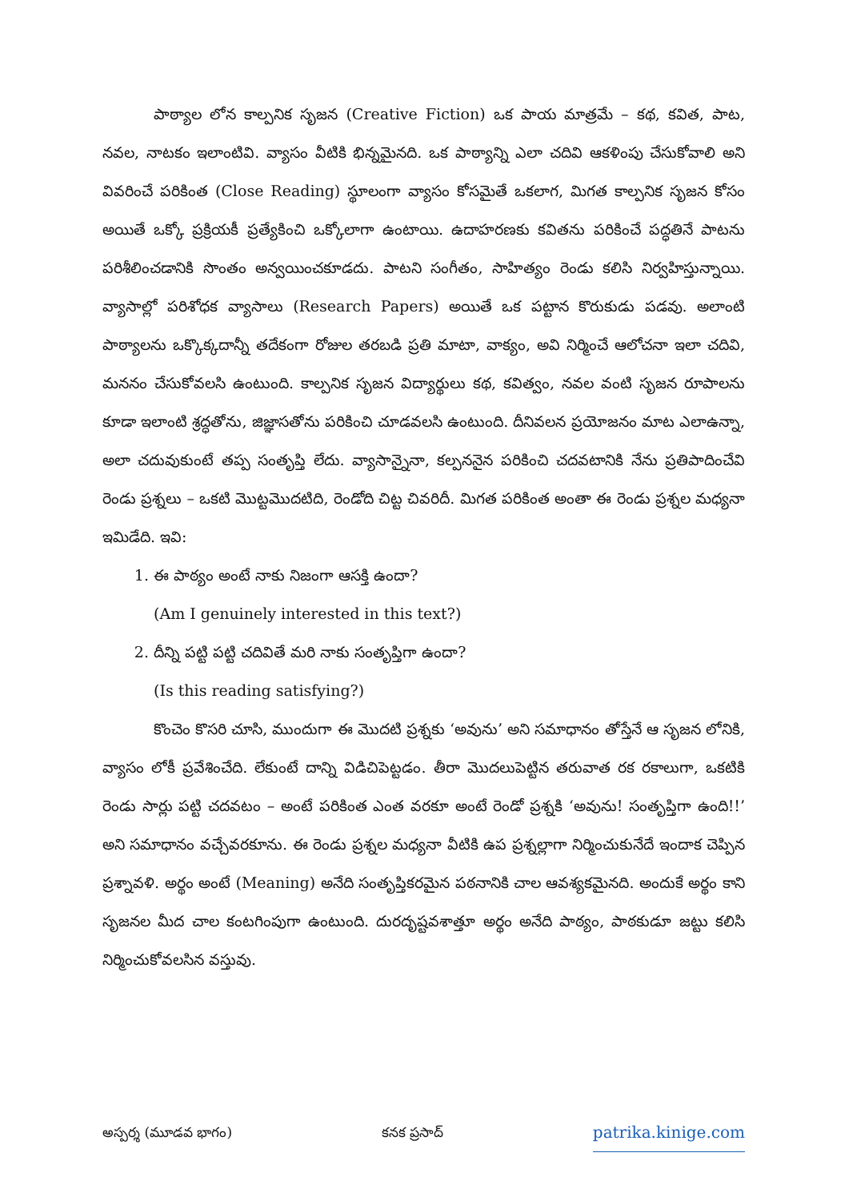పాఠ్యాల లోన కాల్పనిక సృజన (Creative Fiction) ఒక పాయ మాత్రమే – కథ, కవిత, పాట, నవల, నాటకం ఇలాంటివి. వ్యాసం వీటికి భిన్నమైనది. ఒక పాఠ్యాన్ని ఎలా చదివి ఆకళింపు చేసుకోవాలి అని వివరించే పరికింత (Close Reading) స్థూలంగా వ్యాసం కోసమైతే ఒకలాగ, మిగత కాల్పనిక సృజన కోసం అయితే ఒక్కో ప్రక్రియకీ ప్రత్యేకించి ఒక్కోలాగా ఉంటాయి. ఉదాహరణకు కవితను పరికించే పద్ధతినే పాటను పరిశీలించడానికి సొంతం అన్వయించకూడదు. పాటని సంగీతం, సాహిత్యం రెండు కలిసి నిర్వహిస్తున్నాయి. వ్యాసాల్లో పరిశోధక వ్యాసాలు (Research Papers) అయితే ఒక పట్టాన కొరుకుడు పడవు. అలాంటి పాఠ్యాలను ఒక్కొక్కదాన్నీ తదేకంగా రోజుల తరబడి ప్రతి మాటా, వాక్యం, అవి నిర్మించే ఆలోచనా ఇలా చదివి, మననం చేసుకోవలసి ఉంటుంది. కాల్పనిక సృజన విద్యార్థులు కథ, కవిత్వం, నవల వంటి సృజన రూపాలను కూడా ఇలాంటి శ్రద్ధతోను, జిజ్ఞాసతోను పరికించి చూడవలసి ఉంటుంది. దీనివలన ప్రయోజనం మాట ఎలాఉన్నా, అలా చదువుకుంటే తప్ప సంతృప్తి లేదు. వ్యాసాన్నైనా, కల్పననైన పరికించి చదవటానికి నేను ప్రతిపాదించేవి రెండు ప్రశ్నలు – ఒకటి మొట్టమొదటిది, రెండోది చిట్ట చివరిదీ. మిగత పరికింత అంతా ఈ రెండు ప్రశ్నల మధ్యనా ఇమిడేది. ఇవి:
1. ఈ పాఠ్యం అంటే నాకు నిజంగా ఆసక్తి ఉందా?
(Am I genuinely interested in this text?)
2. దీన్ని పట్టి పట్టి చదివితే మరి నాకు సంతృప్తిగా ఉందా?
(Is this reading satisfying?)
కొంచెం కొసరి చూసి, ముందుగా ఈ మొదటి ప్రశ్నకు ‘అవును’ అని సమాధానం తోస్తేనే ఆ సృజన లోనికి, వ్యాసం లోకీ ప్రవేశించేది. లేకుంటే దాన్ని విడిచిపెట్టడం. తీరా మొదలుపెట్టిన తరువాత రక రకాలుగా, ఒకటికి రెండు సార్లు పట్టి చదవటం – అంటే పరికింత ఎంత వరకూ అంటే రెండో ప్రశ్నకి ‘అవును! సంతృప్తిగా ఉంది!!’ అని సమాధానం వచ్చేవరకూను. ఈ రెండు ప్రశ్నల మధ్యనా వీటికి ఉప ప్రశ్నల్లాగా నిర్మించుకునేదే ఇందాక చెప్పిన ప్రశ్నావళి. అర్థం అంటే (Meaning) అనేది సంతృప్తికరమైన పఠనానికి చాల ఆవశ్యకమైనది. అందుకే అర్థం కాని సృజనల మీద చాల కంటగింపుగా ఉంటుంది. దురదృష్టవశాత్తూ అర్థం అనేది పాఠ్యం, పాఠకుడూ జట్టు కలిసి నిర్మించుకోవలసిన వస్తువు.
అస్పర్శ (మూడవ భాగం) కనక ప్రసాద్ patrika.kinige.com